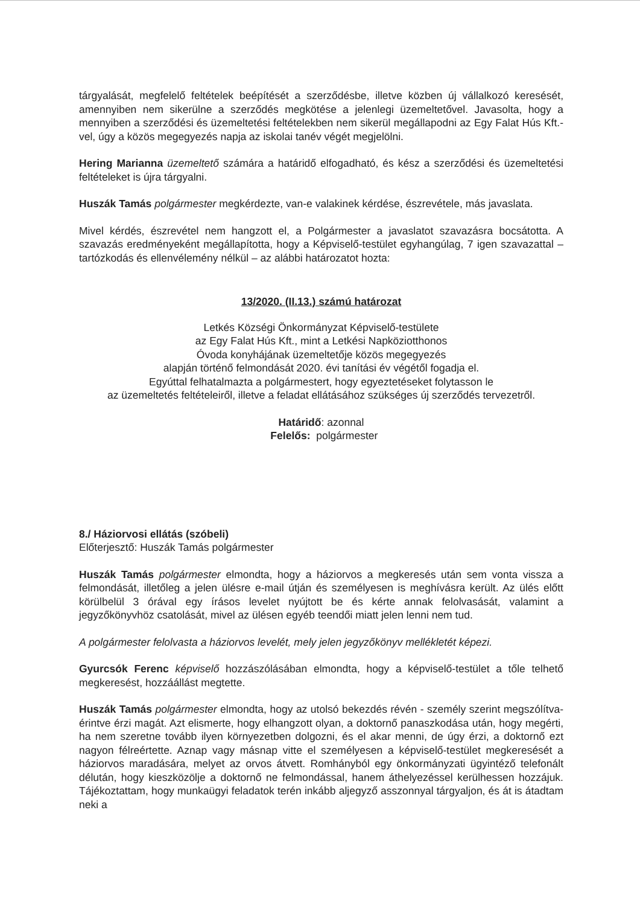tárgyalását, megfelelő feltételek beépítését a szerződésbe, illetve közben új vállalkozó keresését, amennyiben nem sikerülne a szerződés megkötése a jelenlegi üzemeltetővel. Javasolta, hogy a mennyiben a szerződési és üzemeltetési feltételekben nem sikerül megállapodni az Egy Falat Hús Kft.-vel, úgy a közös megegyezés napja az iskolai tanév végét megjelölni.
Hering Marianna üzemeltető számára a határidő elfogadható, és kész a szerződési és üzemeltetési feltételeket is újra tárgyalni.
Huszák Tamás polgármester megkérdezte, van-e valakinek kérdése, észrevétele, más javaslata.
Mivel kérdés, észrevétel nem hangzott el, a Polgármester a javaslatot szavazásra bocsátotta. A szavazás eredményeként megállapította, hogy a Képviselő-testület egyhangúlag, 7 igen szavazattal – tartózkodás és ellenvélemény nélkül – az alábbi határozatot hozta:
13/2020. (II.13.) számú határozat
Letkés Községi Önkormányzat Képviselő-testülete
az Egy Falat Hús Kft., mint a Letkési Napköziotthonos
Óvoda konyhájának üzemeltetője közös megegyezés
alapján történő felmondását 2020. évi tanítási év végétől fogadja el.
Egyúttal felhatalmazta a polgármestert, hogy egyeztetéseket folytasson le
az üzemeltetés feltételeiről, illetve a feladat ellátásához szükséges új szerződés tervezetről.
Határidő: azonnal
Felelős: polgármester
8./ Háziorvosi ellátás (szóbeli)
Előterjesztő: Huszák Tamás polgármester
Huszák Tamás polgármester elmondta, hogy a háziorvos a megkeresés után sem vonta vissza a felmondását, illetőleg a jelen ülésre e-mail útján és személyesen is meghívásra került. Az ülés előtt körülbelül 3 órával egy írásos levelet nyújtott be és kérte annak felolvasását, valamint a jegyzőkönyvhöz csatolását, mivel az ülésen egyéb teendői miatt jelen lenni nem tud.
A polgármester felolvasta a háziorvos levelét, mely jelen jegyzőkönyv mellékletét képezi.
Gyurcsók Ferenc képviselő hozzászólásában elmondta, hogy a képviselő-testület a tőle telhető megkeresést, hozzáállást megtette.
Huszák Tamás polgármester elmondta, hogy az utolsó bekezdés révén - személy szerint megszólítva- érintve érzi magát. Azt elismerte, hogy elhangzott olyan, a doktornő panaszkodása után, hogy megérti, ha nem szeretne tovább ilyen környezetben dolgozni, és el akar menni, de úgy érzi, a doktornő ezt nagyon félreértette. Aznap vagy másnap vitte el személyesen a képviselő-testület megkeresését a háziorvos maradására, melyet az orvos átvett. Romhányból egy önkormányzati ügyintéző telefonált délután, hogy kieszközölje a doktornő ne felmondással, hanem áthelyezéssel kerülhessen hozzájuk. Tájékoztattam, hogy munkaügyi feladatok terén inkább aljegyző asszonnyal tárgyaljon, és át is átadtam neki a